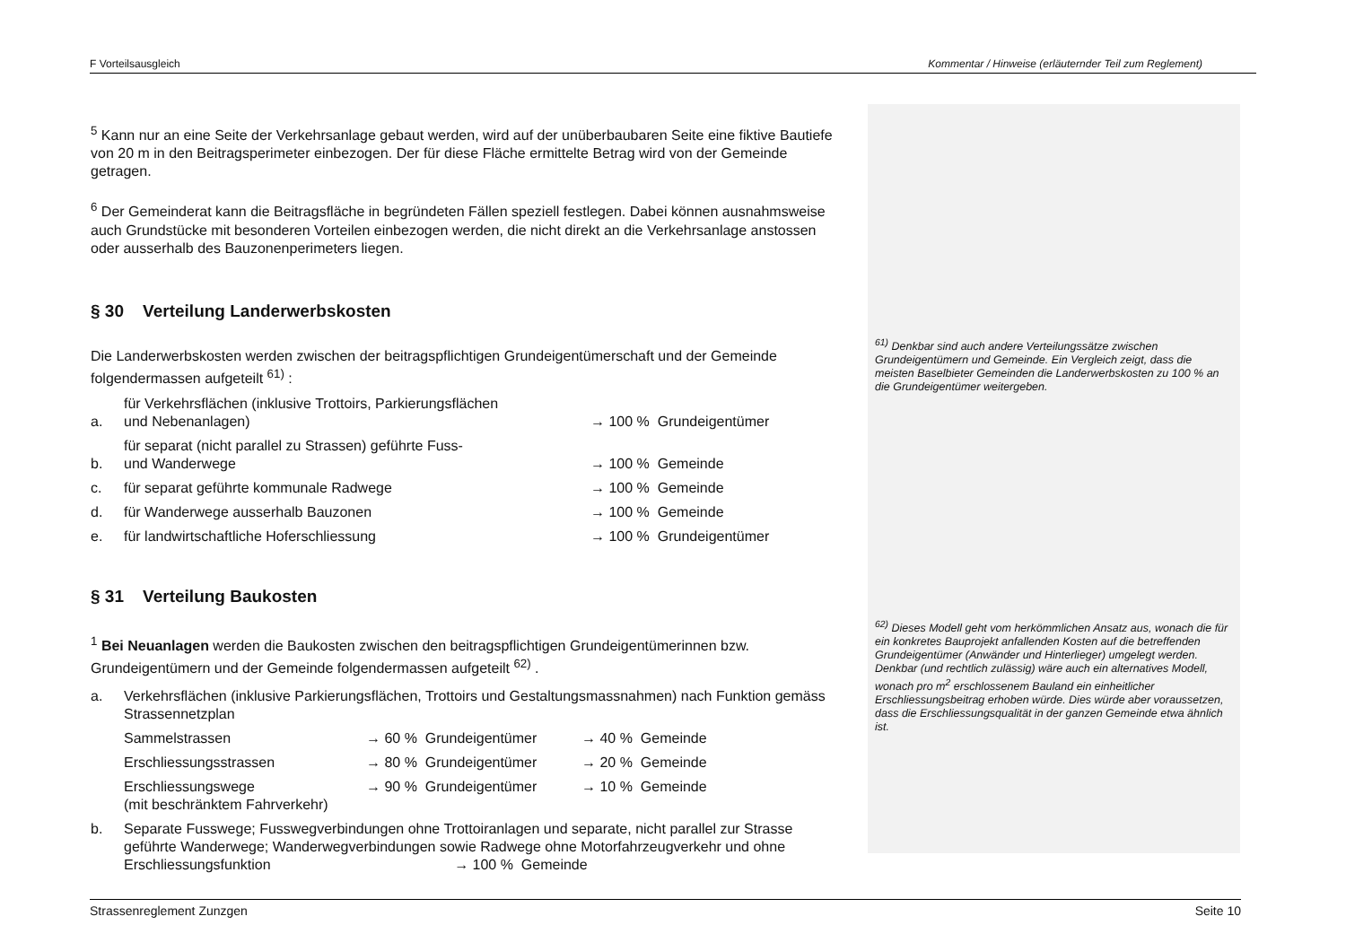F Vorteilsausgleich Kommentar / Hinweise (erläuternder Teil zum Reglement)
<sup>5</sup> Kann nur an eine Seite der Verkehrsanlage gebaut werden, wird auf der unüberbaubaren Seite eine fiktive Bautiefe von 20 m in den Beitragsperimeter einbezogen. Der für diese Fläche ermittelte Betrag wird von der Gemeinde getragen.
<sup>6</sup> Der Gemeinderat kann die Beitragsfläche in begründeten Fällen speziell festlegen. Dabei können ausnahmsweise auch Grundstücke mit besonderen Vorteilen einbezogen werden, die nicht direkt an die Verkehrsanlage anstossen oder ausserhalb des Bauzonenperimeters liegen.
§ 30 Verteilung Landerwerbskosten
Die Landerwerbskosten werden zwischen der beitragspflichtigen Grundeigentümerschaft und der Gemeinde folgendermassen aufgeteilt <sup>61)</sup> :
| a. | für Verkehrsflächen (inklusive Trottoirs, Parkierungsflächen und Nebenanlagen) | → 100 % Grundeigentümer |
| b. | für separat (nicht parallel zu Strassen) geführte Fuss- und Wanderwege | → 100 % Gemeinde |
| c. | für separat geführte kommunale Radwege | → 100 % Gemeinde |
| d. | für Wanderwege ausserhalb Bauzonen | → 100 % Gemeinde |
| e. | für landwirtschaftliche Hoferschliessung | → 100 % Grundeigentümer |
§ 31 Verteilung Baukosten
<sup>1</sup> Bei Neuanlagen werden die Baukosten zwischen den beitragspflichtigen Grundeigentümerinnen bzw. Grundeigentümern und der Gemeinde folgendermassen aufgeteilt <sup>62)</sup> .
| a. | Verkehrsflächen (inklusive Parkierungsflächen, Trottoirs und Gestaltungsmassnahmen) nach Funktion gemäss Strassennetzplan | | |
| | Sammelstrassen | → 60 % Grundeigentümer | → 40 % Gemeinde |
| | Erschliessungsstrassen | → 80 % Grundeigentümer | → 20 % Gemeinde |
| | Erschliessungswege (mit beschränktem Fahrverkehr) | → 90 % Grundeigentümer | → 10 % Gemeinde |
| b. | Separate Fusswege; Fusswegverbindungen ohne Trottoiranlagen und separate, nicht parallel zur Strasse geführte Wanderwege; Wanderwegverbindungen sowie Radwege ohne Motorfahrzeugverkehr und ohne Erschliessungsfunktion → 100 % Gemeinde | | |
<sup>61)</sup> Denkbar sind auch andere Verteilungssätze zwischen Grundeigentümern und Gemeinde. Ein Vergleich zeigt, dass die meisten Baselbieter Gemeinden die Landerwerbskosten zu 100 % an die Grundeigentümer weitergeben.
<sup>62)</sup> Dieses Modell geht vom herkömmlichen Ansatz aus, wonach die für ein konkretes Bauprojekt anfallenden Kosten auf die betreffenden Grundeigentümer (Anwänder und Hinterlieger) umgelegt werden. Denkbar (und rechtlich zulässig) wäre auch ein alternatives Modell, wonach pro m<sup>2</sup> erschlossenem Bauland ein einheitlicher Erschliessungsbeitrag erhoben würde. Dies würde aber voraussetzen, dass die Erschliessungsqualität in der ganzen Gemeinde etwa ähnlich ist.
Strassenreglement Zunzgen Seite 10